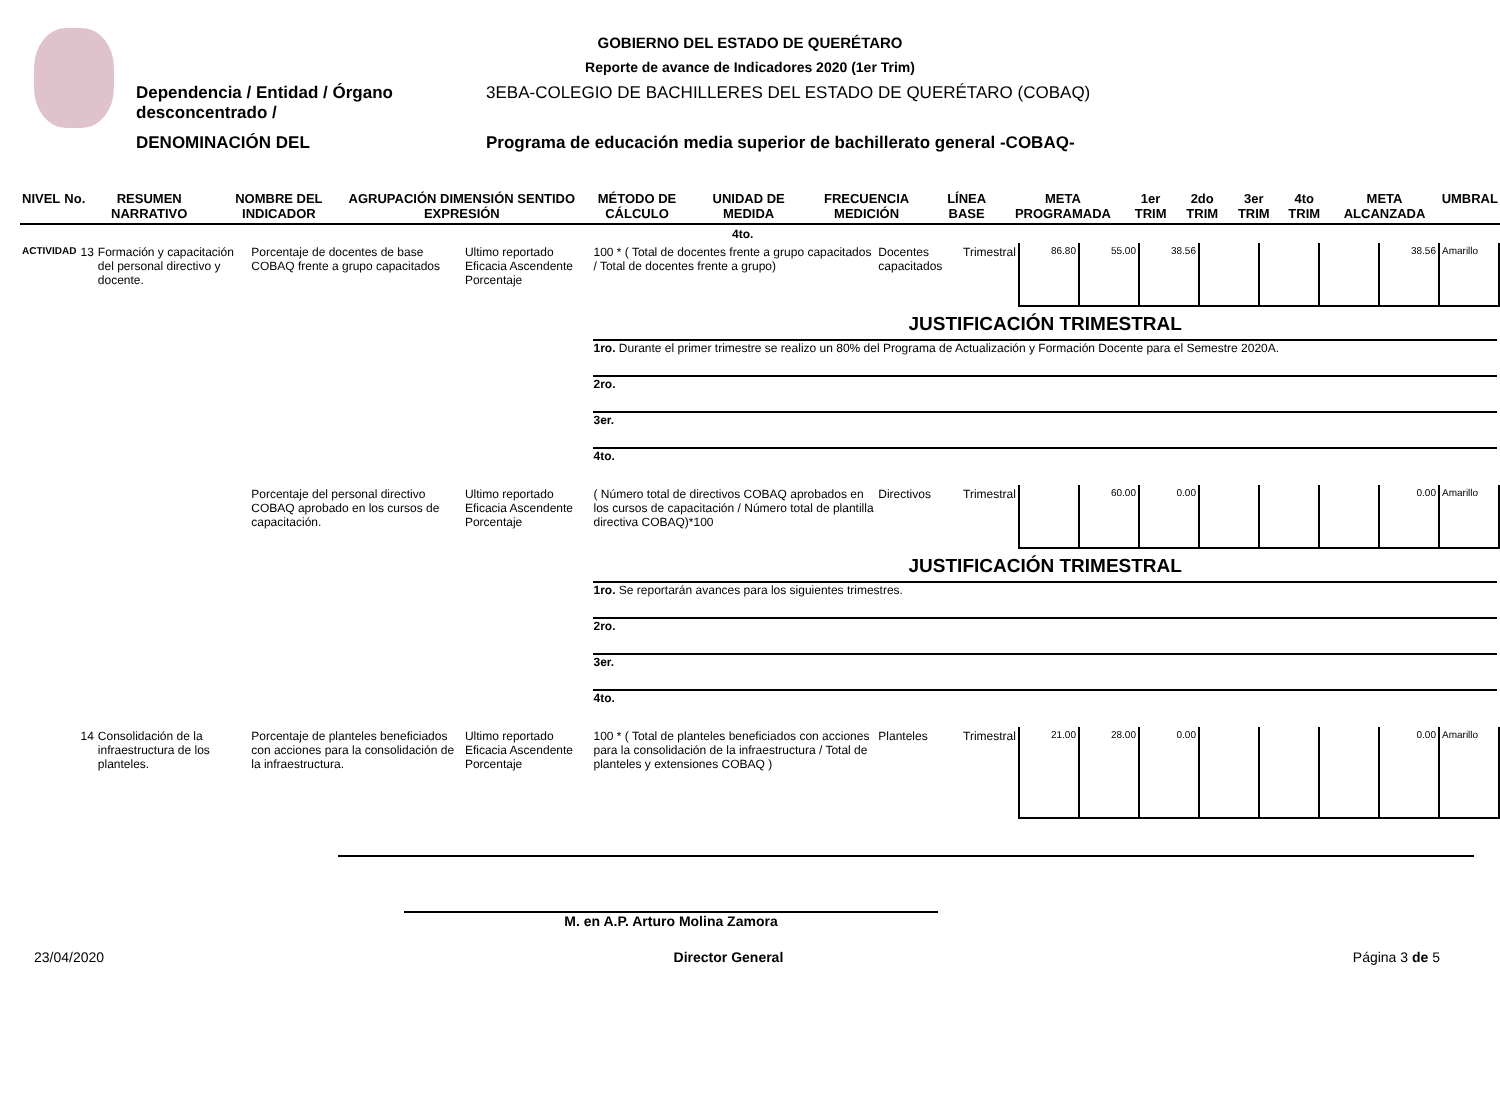GOBIERNO DEL ESTADO DE QUERÉTARO
Reporte de avance de Indicadores 2020 (1er Trim)
Dependencia / Entidad / Órgano desconcentrado /
3EBA-COLEGIO DE BACHILLERES DEL ESTADO DE QUERÉTARO (COBAQ)
DENOMINACIÓN DEL Programa de educación media superior de bachillerato general -COBAQ-
| NIVEL | No. | RESUMEN NARRATIVO | NOMBRE DEL INDICADOR | AGRUPACIÓN DIMENSIÓN SENTIDO EXPRESIÓN | MÉTODO DE CÁLCULO | UNIDAD DE MEDIDA | FRECUENCIA MEDICIÓN | LÍNEA BASE | META PROGRAMADA | 1er TRIM | 2do TRIM | 3er TRIM | 4to TRIM | META ALCANZADA | UMBRAL |
| --- | --- | --- | --- | --- | --- | --- | --- | --- | --- | --- | --- | --- | --- | --- | --- |
| 4to. | | | | | | | | | | | | | | | |
| ACTIVIDAD | 13 | Formación y capacitación del personal directivo y docente. | Porcentaje de docentes de base COBAQ frente a grupo capacitados | Ultimo reportado Eficacia Ascendente Porcentaje | 100 * ( Total de docentes frente a grupo capacitados / Total de docentes frente a grupo) | Docentes capacitados | Trimestral | 86.80 | 55.00 | 38.56 | | | | 38.56 | Amarillo |
| | | | | | JUSTIFICACIÓN TRIMESTRAL 1ro. Durante el primer trimestre se realizo un 80% del Programa de Actualización y Formación Docente para el Semestre 2020A. 2ro. 3er. 4to. | | | | | | | | | | |
| | | | Porcentaje del personal directivo COBAQ aprobado en los cursos de capacitación. | Ultimo reportado Eficacia Ascendente Porcentaje | ( Número total de directivos COBAQ aprobados en los cursos de capacitación / Número total de plantilla directiva COBAQ)*100 | Directivos | Trimestral | | 60.00 | 0.00 | | | | 0.00 | Amarillo |
| | | | | | JUSTIFICACIÓN TRIMESTRAL 1ro. Se reportarán avances para los siguientes trimestres. 2ro. 3er. 4to. | | | | | | | | | | |
| | 14 | Consolidación de la infraestructura de los planteles. | Porcentaje de planteles beneficiados con acciones para la consolidación de la infraestructura. | Ultimo reportado Eficacia Ascendente Porcentaje | 100 * ( Total de planteles beneficiados con acciones para la consolidación de la infraestructura / Total de planteles y extensiones COBAQ ) | Planteles | Trimestral | 21.00 | 28.00 | 0.00 | | | | 0.00 | Amarillo |
M. en A.P. Arturo Molina Zamora
23/04/2020 Director General Página 3 de 5